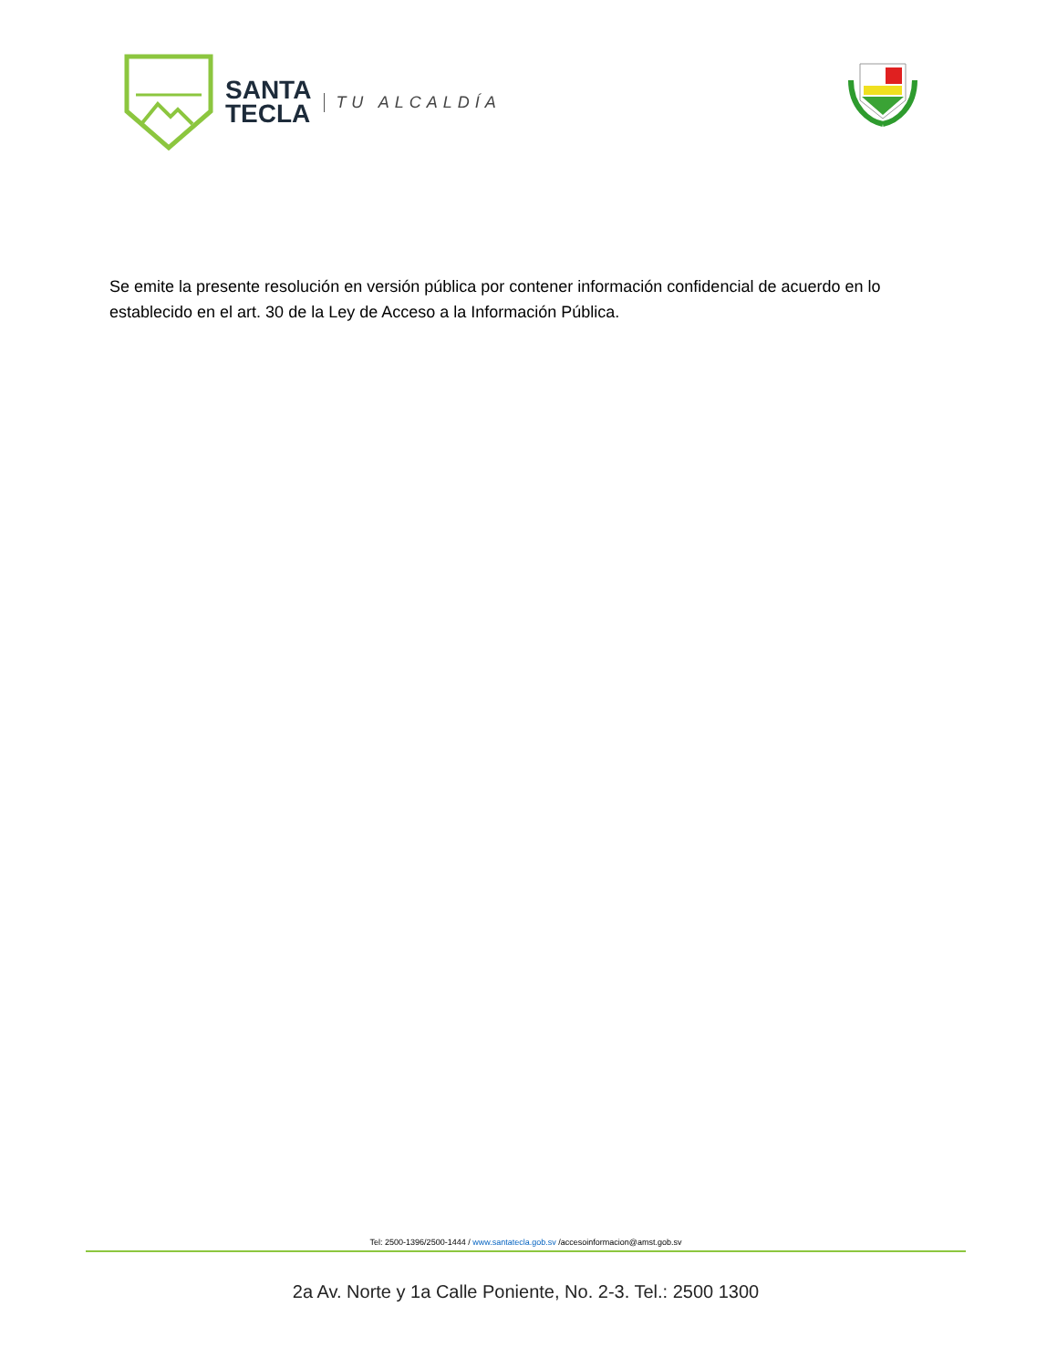SANTA
TECLA
TU ALCALDÍA
Se emite la presente resolución en versión pública por contener información confidencial de acuerdo en lo establecido en el art. 30 de la Ley de Acceso a la Información Pública.
Tel: 2500-1396/2500-1444 / www.santatecla.gob.sv /accesoinformacion@amst.gob.sv
2a Av. Norte y 1a Calle Poniente, No. 2-3. Tel.: 2500 1300